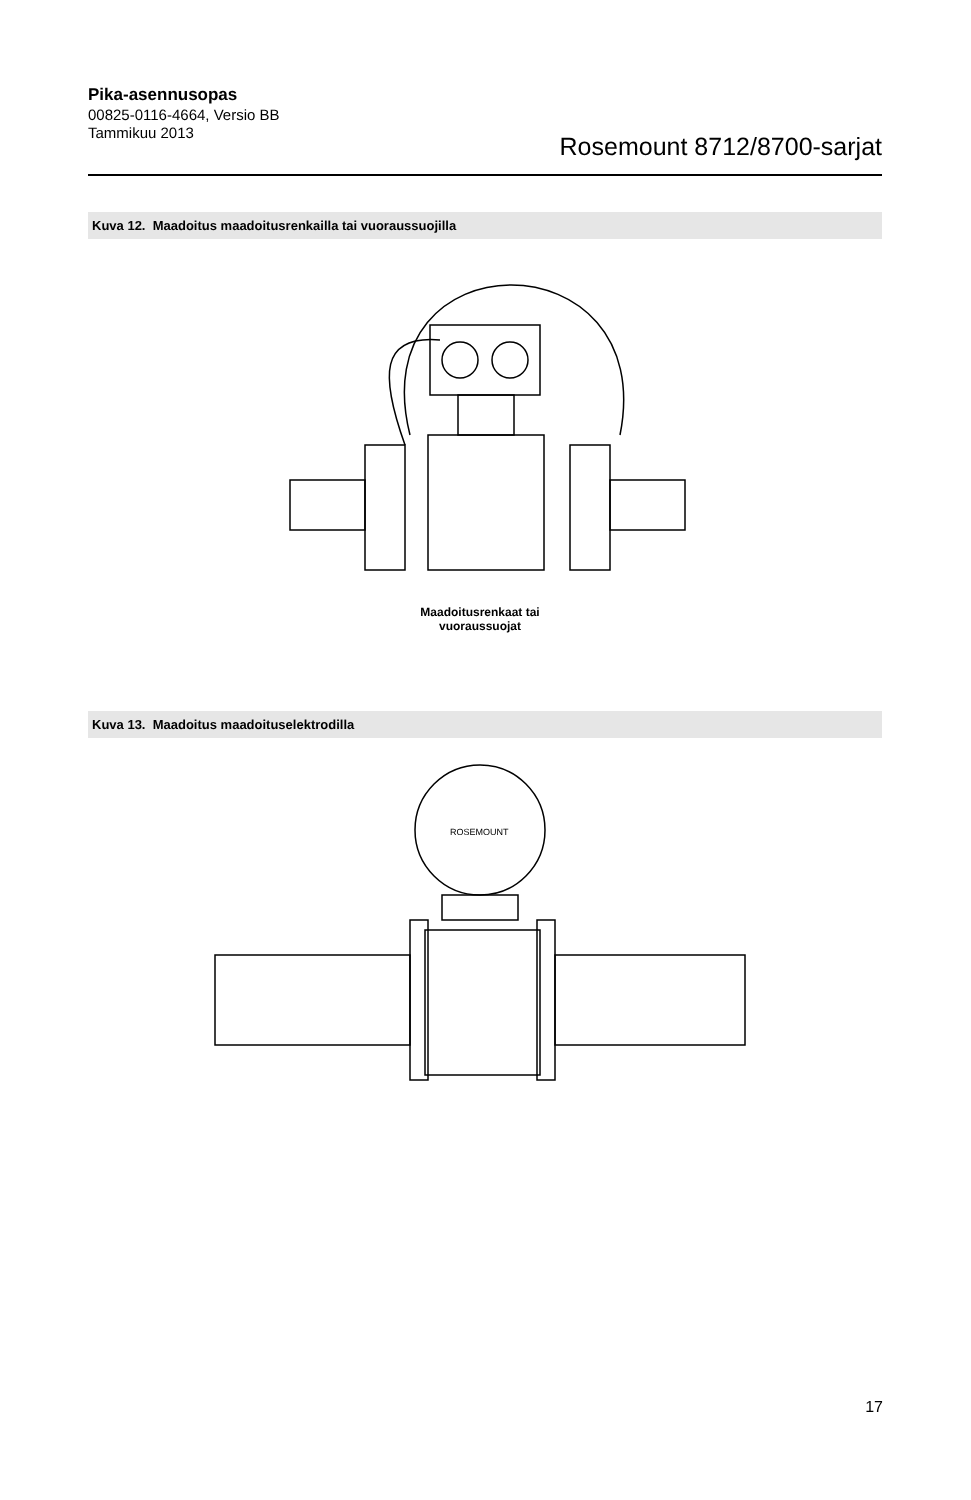Pika-asennusopas
00825-0116-4664, Versio BB
Tammikuu 2013
Rosemount 8712/8700-sarjat
Kuva 12. Maadoitus maadoitusrenkailla tai vuoraussuojilla
Maadoitusrenkaat tai vuoraussuojat
Kuva 13. Maadoitus maadoituselektrodilla
ROSEMOUNT
17